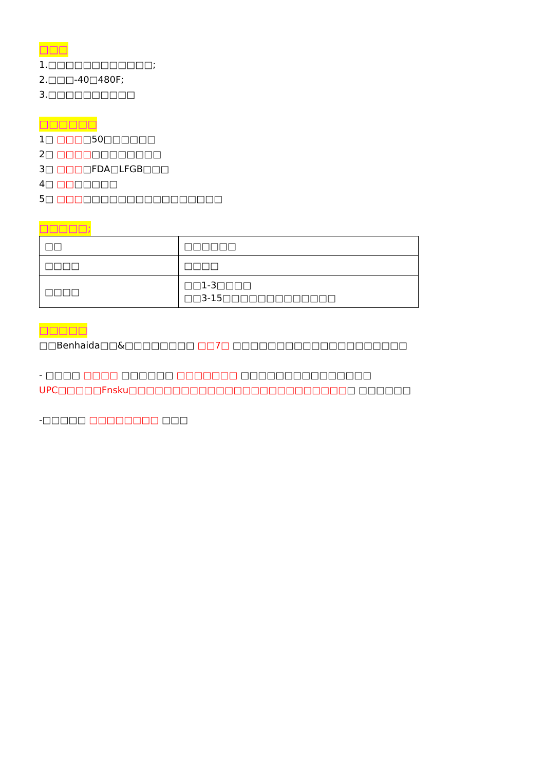□□□
1.□□□□□□□□□□□□;
2.□□□-40□480F;
3.□□□□□□□□□□
□□□□□□
1□ □□□□50□□□□□□
2□ □□□□□□□□□□□□
3□ □□□□FDA□LFGB□□□
4□ □□□□□□□
5□ □□□□□□□□□□□□□□□□□□□
□□□□□;
| □□ | □□□□□□ |
| □□□□ | □□□□ |
| □□□□ | □□1-3□□□□ □□3-15□□□□□□□□□□□□□ |
□□□□□
□□Benhaida□□&□□□□□□□□ □□7□ □□□□□□□□□□□□□□□□□□□□
- □□□□ □□□□ □□□□□□ □□□□□□□ □□□□□□□□□□□□□□□ UPC□□□□□Fnsku□□□□□□□□□□□□□□□□□□□□□□□□□□ □□□□□□
-□□□□□ □□□□□□□□ □□□